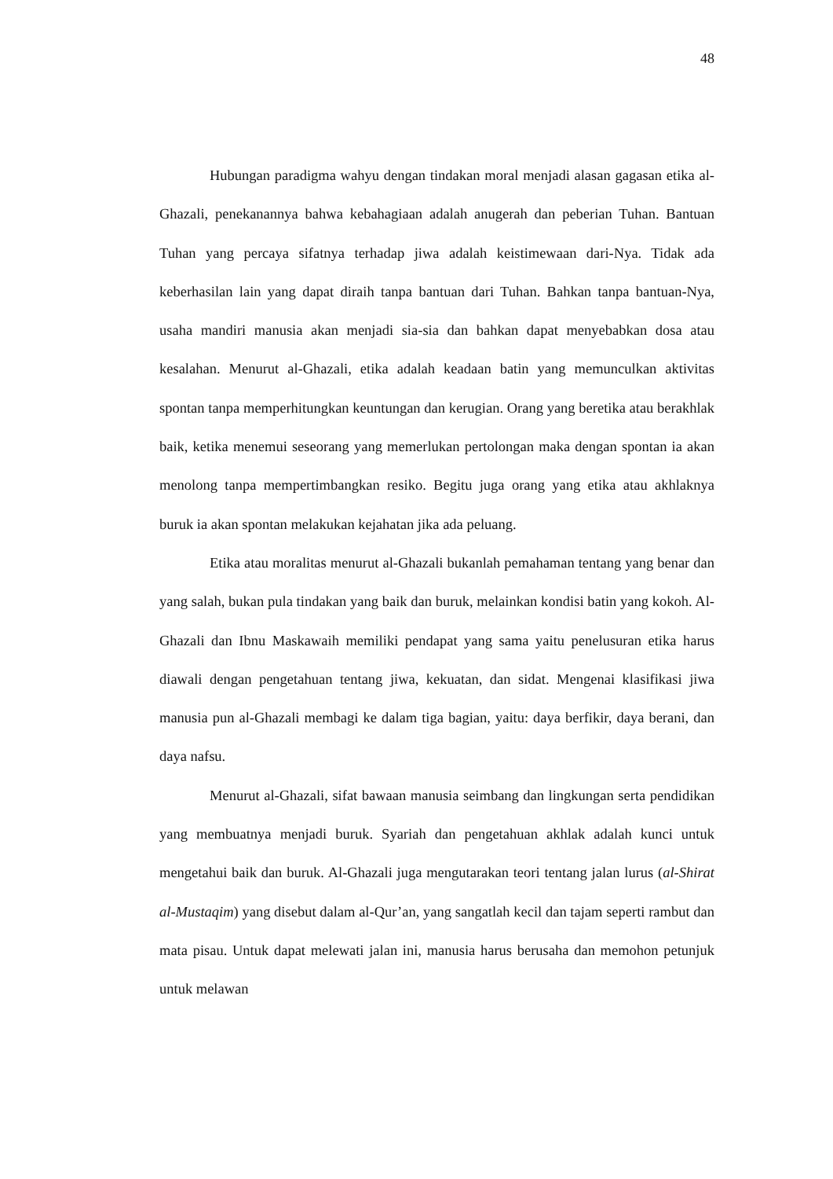48
Hubungan paradigma wahyu dengan tindakan moral menjadi alasan gagasan etika al-Ghazali, penekanannya bahwa kebahagiaan adalah anugerah dan peberian Tuhan. Bantuan Tuhan yang percaya sifatnya terhadap jiwa adalah keistimewaan dari-Nya. Tidak ada keberhasilan lain yang dapat diraih tanpa bantuan dari Tuhan. Bahkan tanpa bantuan-Nya, usaha mandiri manusia akan menjadi sia-sia dan bahkan dapat menyebabkan dosa atau kesalahan. Menurut al-Ghazali, etika adalah keadaan batin yang memunculkan aktivitas spontan tanpa memperhitungkan keuntungan dan kerugian. Orang yang beretika atau berakhlak baik, ketika menemui seseorang yang memerlukan pertolongan maka dengan spontan ia akan menolong tanpa mempertimbangkan resiko. Begitu juga orang yang etika atau akhlaknya buruk ia akan spontan melakukan kejahatan jika ada peluang.
Etika atau moralitas menurut al-Ghazali bukanlah pemahaman tentang yang benar dan yang salah, bukan pula tindakan yang baik dan buruk, melainkan kondisi batin yang kokoh. Al-Ghazali dan Ibnu Maskawaih memiliki pendapat yang sama yaitu penelusuran etika harus diawali dengan pengetahuan tentang jiwa, kekuatan, dan sidat. Mengenai klasifikasi jiwa manusia pun al-Ghazali membagi ke dalam tiga bagian, yaitu: daya berfikir, daya berani, dan daya nafsu.
Menurut al-Ghazali, sifat bawaan manusia seimbang dan lingkungan serta pendidikan yang membuatnya menjadi buruk. Syariah dan pengetahuan akhlak adalah kunci untuk mengetahui baik dan buruk. Al-Ghazali juga mengutarakan teori tentang jalan lurus (al-Shirat al-Mustaqim) yang disebut dalam al-Qur’an, yang sangatlah kecil dan tajam seperti rambut dan mata pisau. Untuk dapat melewati jalan ini, manusia harus berusaha dan memohon petunjuk untuk melawan